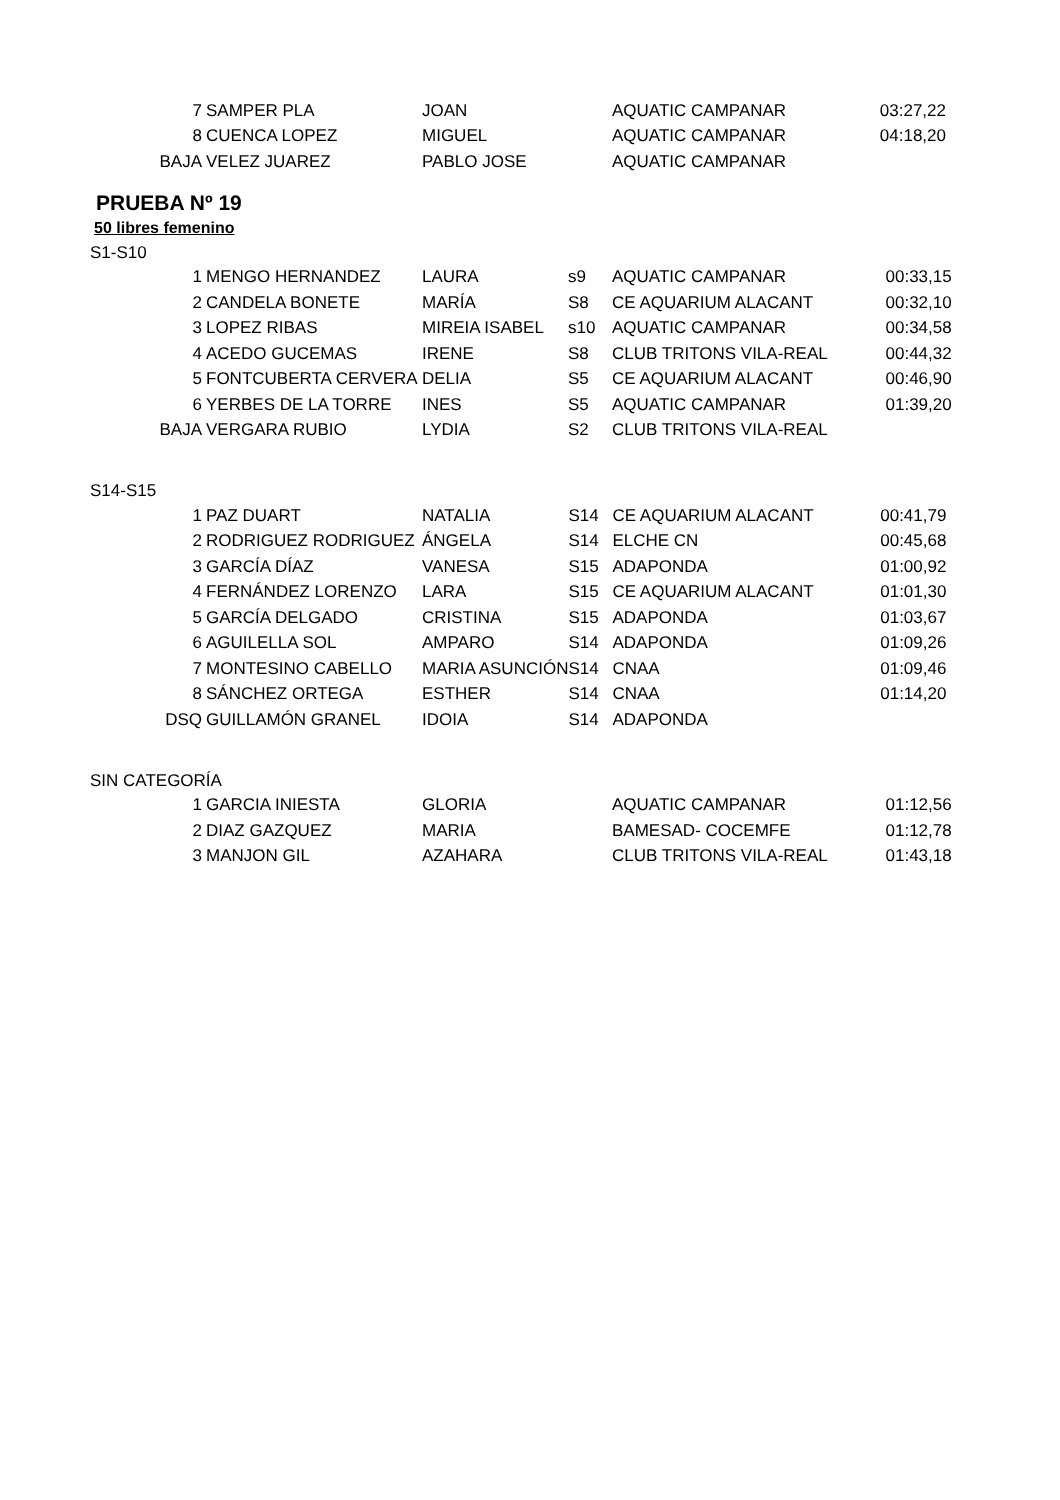| 7 | SAMPER PLA | JOAN | | AQUATIC CAMPANAR | 03:27,22 |
| 8 | CUENCA LOPEZ | MIGUEL | | AQUATIC CAMPANAR | 04:18,20 |
| BAJA | VELEZ JUAREZ | PABLO JOSE | | AQUATIC CAMPANAR | |
PRUEBA Nº 19
50 libres femenino
S1-S10
| 1 | MENGO HERNANDEZ | LAURA | s9 | AQUATIC CAMPANAR | 00:33,15 |
| 2 | CANDELA BONETE | MARÍA | S8 | CE AQUARIUM ALACANT | 00:32,10 |
| 3 | LOPEZ RIBAS | MIREIA ISABEL | s10 | AQUATIC CAMPANAR | 00:34,58 |
| 4 | ACEDO GUCEMAS | IRENE | S8 | CLUB TRITONS VILA-REAL | 00:44,32 |
| 5 | FONTCUBERTA CERVERA | DELIA | S5 | CE AQUARIUM ALACANT | 00:46,90 |
| 6 | YERBES DE LA TORRE | INES | S5 | AQUATIC CAMPANAR | 01:39,20 |
| BAJA | VERGARA RUBIO | LYDIA | S2 | CLUB TRITONS VILA-REAL | |
S14-S15
| 1 | PAZ DUART | NATALIA | S14 | CE AQUARIUM ALACANT | 00:41,79 |
| 2 | RODRIGUEZ RODRIGUEZ | ÁNGELA | S14 | ELCHE CN | 00:45,68 |
| 3 | GARCÍA DÍAZ | VANESA | S15 | ADAPONDA | 01:00,92 |
| 4 | FERNÁNDEZ LORENZO | LARA | S15 | CE AQUARIUM ALACANT | 01:01,30 |
| 5 | GARCÍA DELGADO | CRISTINA | S15 | ADAPONDA | 01:03,67 |
| 6 | AGUILELLA SOL | AMPARO | S14 | ADAPONDA | 01:09,26 |
| 7 | MONTESINO CABELLO | MARIA ASUNCIÓN | S14 | CNAA | 01:09,46 |
| 8 | SÁNCHEZ ORTEGA | ESTHER | S14 | CNAA | 01:14,20 |
| DSQ | GUILLAMÓN GRANEL | IDOIA | S14 | ADAPONDA | |
SIN CATEGORÍA
| 1 | GARCIA INIESTA | GLORIA | | AQUATIC CAMPANAR | 01:12,56 |
| 2 | DIAZ GAZQUEZ | MARIA | | BAMESAD- COCEMFE | 01:12,78 |
| 3 | MANJON GIL | AZAHARA | | CLUB TRITONS VILA-REAL | 01:43,18 |